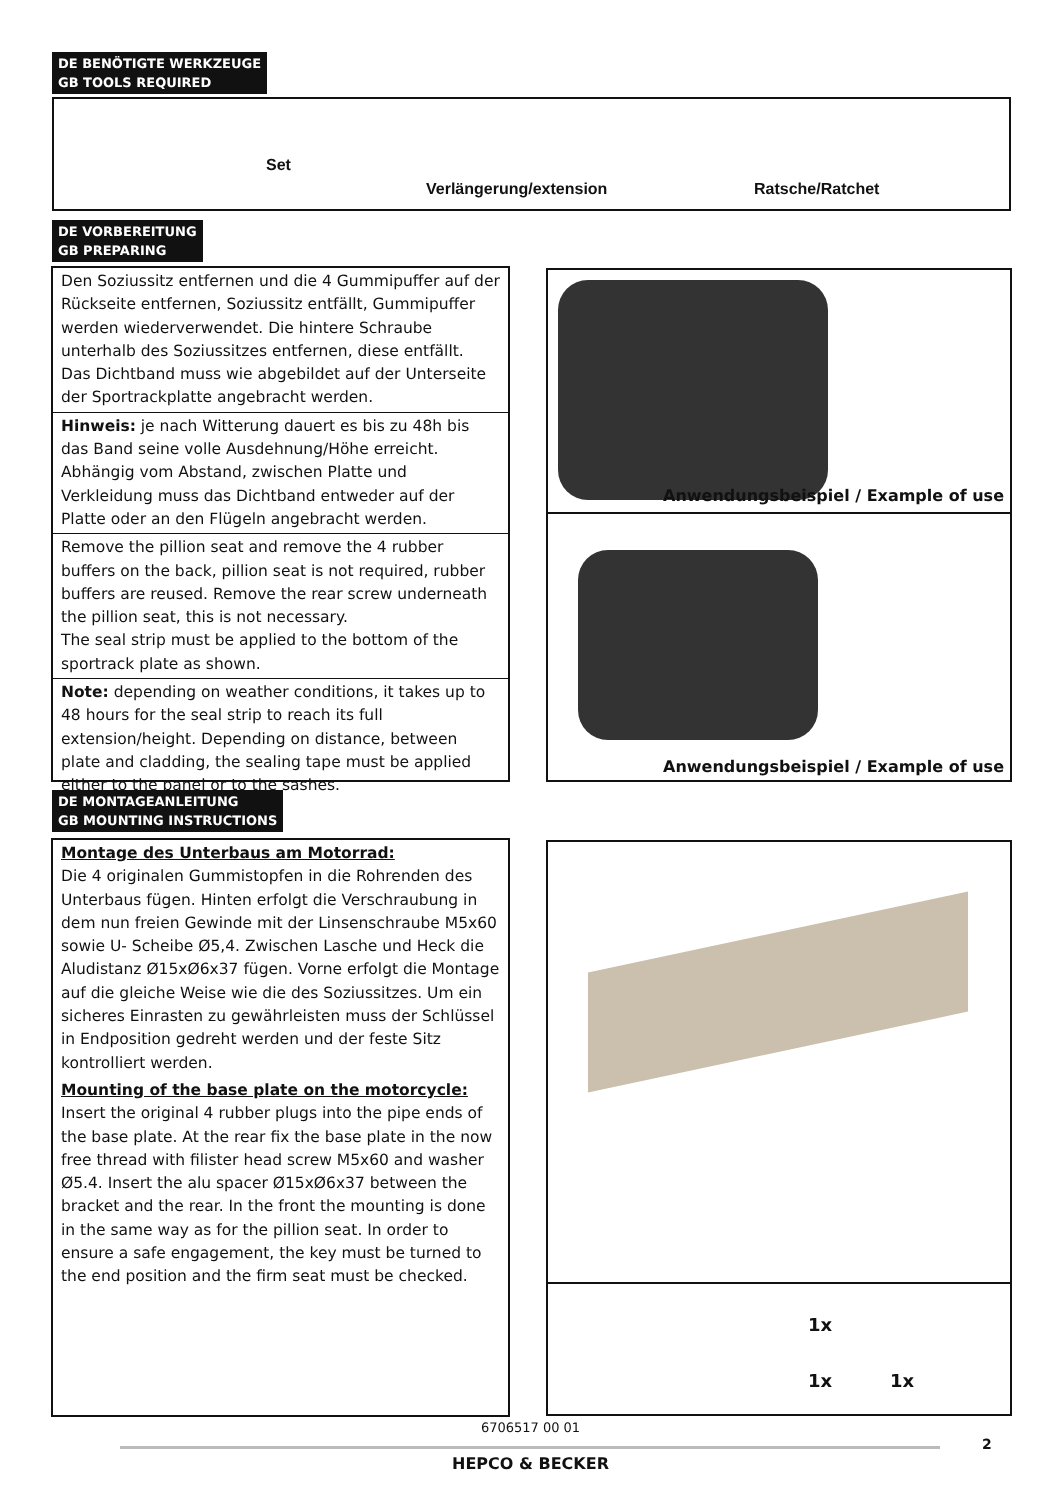DE BENÖTIGTE WERKZEUGE
GB TOOLS REQUIRED
Set
Verlängerung/extension Ratsche/Ratchet
DE VORBEREITUNG
GB PREPARING
Den Soziussitz entfernen und die 4 Gummipuffer auf der Rückseite entfernen, Soziussitz entfällt, Gummipuffer werden wiederverwendet. Die hintere Schraube unterhalb des Soziussitzes entfernen, diese entfällt.
Das Dichtband muss wie abgebildet auf der Unterseite der Sportrackplatte angebracht werden.
Hinweis: je nach Witterung dauert es bis zu 48h bis das Band seine volle Ausdehnung/Höhe erreicht.
Abhängig vom Abstand, zwischen Platte und Verkleidung muss das Dichtband entweder auf der Platte oder an den Flügeln angebracht werden.
Remove the pillion seat and remove the 4 rubber buffers on the back, pillion seat is not required, rubber buffers are reused. Remove the rear screw underneath the pillion seat, this is not necessary.
The seal strip must be applied to the bottom of the sportrack plate as shown.
Note: depending on weather conditions, it takes up to 48 hours for the seal strip to reach its full extension/height. Depending on distance, between plate and cladding, the sealing tape must be applied either to the panel or to the sashes.
Anwendungsbeispiel / Example of use
Anwendungsbeispiel / Example of use
DE MONTAGEANLEITUNG
GB MOUNTING INSTRUCTIONS
Montage des Unterbaus am Motorrad:
Die 4 originalen Gummistopfen in die Rohrenden des Unterbaus fügen. Hinten erfolgt die Verschraubung in dem nun freien Gewinde mit der Linsenschraube M5x60 sowie U- Scheibe Ø5,4. Zwischen Lasche und Heck die Aludistanz Ø15xØ6x37 fügen. Vorne erfolgt die Montage auf die gleiche Weise wie die des Soziussitzes. Um ein sicheres Einrasten zu gewährleisten muss der Schlüssel in Endposition gedreht werden und der feste Sitz kontrolliert werden.
Mounting of the base plate on the motorcycle:
Insert the original 4 rubber plugs into the pipe ends of the base plate. At the rear fix the base plate in the now free thread with filister head screw M5x60 and washer Ø5.4. Insert the alu spacer Ø15xØ6x37 between the bracket and the rear. In the front the mounting is done in the same way as for the pillion seat. In order to ensure a safe engagement, the key must be turned to the end position and the firm seat must be checked.
1x
1x 1x
6706517 00 01
2
HEPCO & BECKER